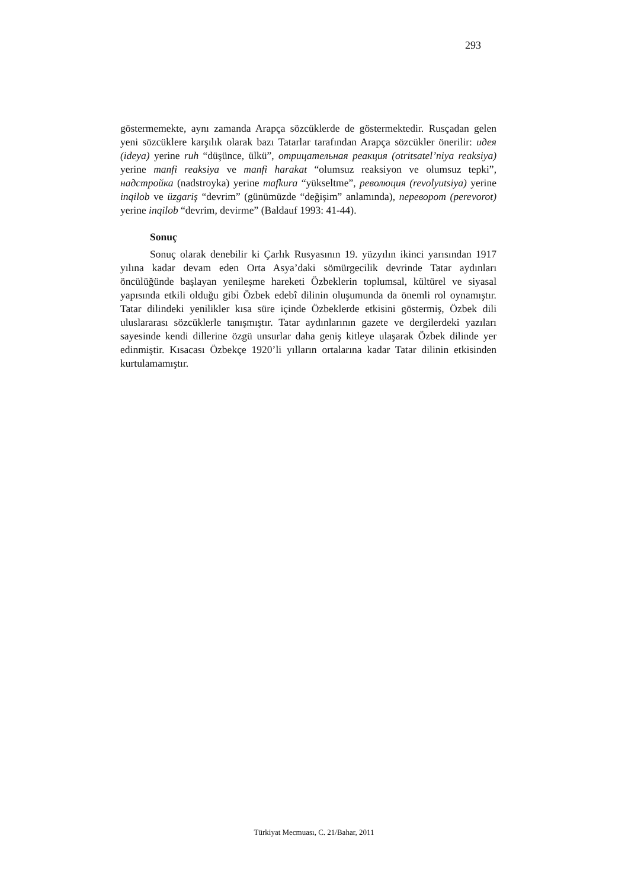293
göstermemekte, aynı zamanda Arapça sözcüklerde de göstermektedir. Rusçadan gelen yeni sözcüklere karşılık olarak bazı Tatarlar tarafından Arapça sözcükler önerilir: идея (ideya) yerine ruh “düşünce, ülkü”, отрицательная реакция (otritsatel’niya reaksiya) yerine manfi reaksiya ve manfi harakat “olumsuz reaksiyon ve olumsuz tepki”, надстройка (nadstroyka) yerine mafkura “yükseltme”, революция (revolyutsiya) yerine inqilob ve üzgariş “devrim” (günümüzde “değişim” anlamında), переворот (perevorot) yerine inqilob “devrim, devirme” (Baldauf 1993: 41-44).
Sonuç
Sonuç olarak denebilir ki Çarlık Rusyasının 19. yüzyılın ikinci yarısından 1917 yılına kadar devam eden Orta Asya’daki sömürgecilik devrinde Tatar aydınları öncülüğünde başlayan yenileşme hareketi Özbeklerin toplumsal, kültürel ve siyasal yapısında etkili olduğu gibi Özbek edebî dilinin oluşumunda da önemli rol oynamıştır. Tatar dilindeki yenilikler kısa süre içinde Özbeklerde etkisini göstermiş, Özbek dili uluslararası sözcüklerle tanışmıştır. Tatar aydınlarının gazete ve dergilerdeki yazıları sayesinde kendi dillerine özgü unsurlar daha geniş kitleye ulaşarak Özbek dilinde yer edinmiştir. Kısacası Özbekçe 1920’li yılların ortalarına kadar Tatar dilinin etkisinden kurtulamamıştır.
Türkiyat Mecmuası, C. 21/Bahar, 2011